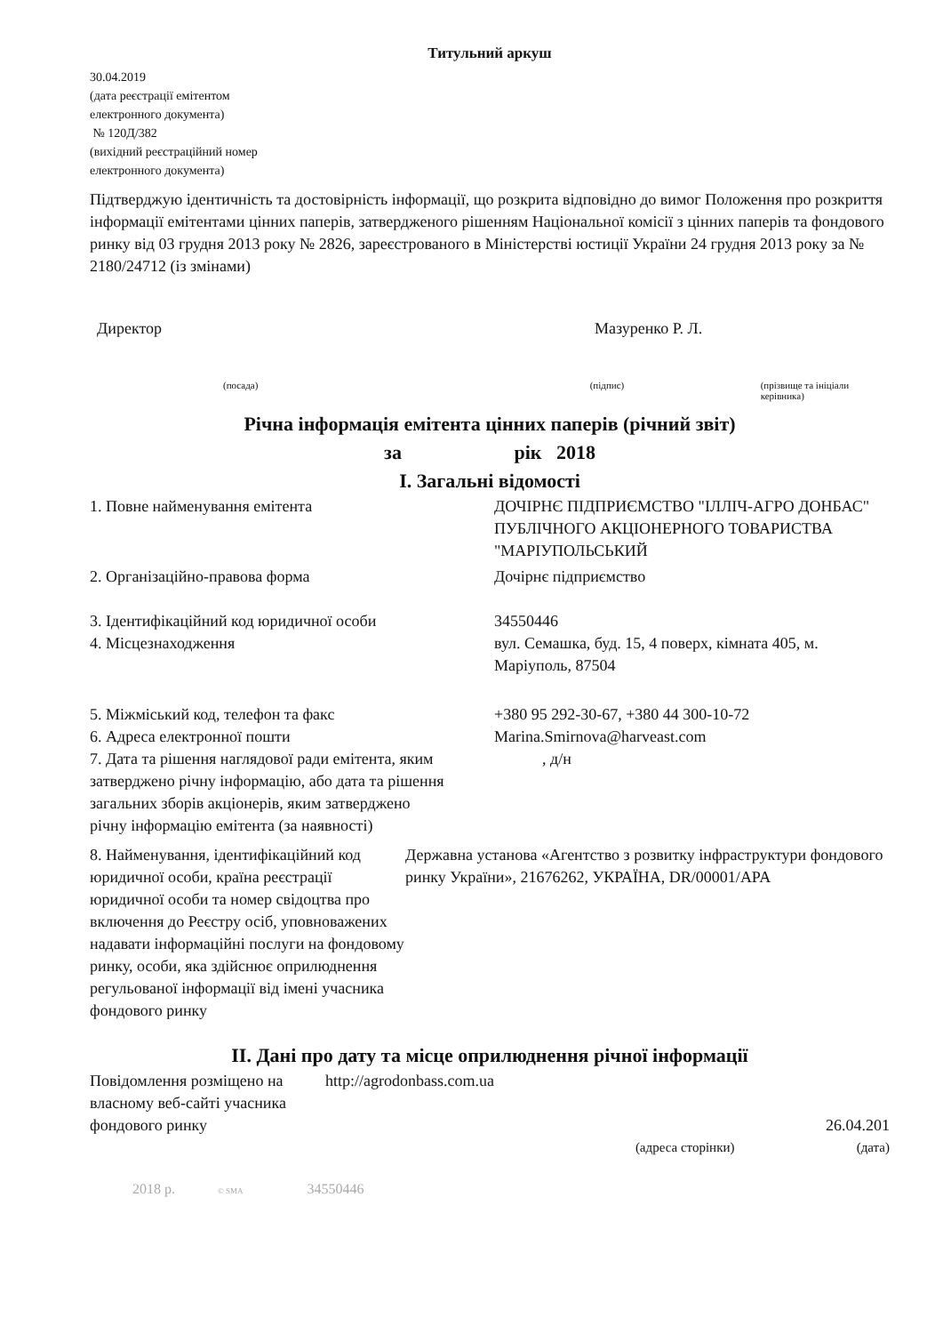Титульний аркуш
30.04.2019
(дата реєстрації емітентом
електронного документа)
№ 120Д/382
(вихідний реєстраційний номер
електронного документа)
Підтверджую ідентичність та достовірність інформації, що розкрита відповідно до вимог Положення про розкриття інформації емітентами цінних паперів, затвердженого рішенням Національної комісії з цінних паперів та фондового ринку від 03 грудня 2013 року № 2826, зареєстрованого в Міністерстві юстиції України 24 грудня 2013 року за № 2180/24712 (із змінами)
Директор Мазуренко Р. Л.
(посада) (підпис) (прізвище та ініціали керівника)
Річна інформація емітента цінних паперів (річний звіт)
за рік 2018
I. Загальні відомості
| 1. Повне найменування емітента | ДОЧІРНЄ ПІДПРИЄМСТВО "ІЛЛІЧ-АГРО ДОНБАС" ПУБЛІЧНОГО АКЦІОНЕРНОГО ТОВАРИСТВА "МАРІУПОЛЬСЬКИЙ |
| 2. Організаційно-правова форма | Дочірнє підприємство |
| 3. Ідентифікаційний код юридичної особи | 34550446 |
| 4. Місцезнаходження | вул. Семашка, буд. 15, 4 поверх, кімната 405, м. Маріуполь, 87504 |
| 5. Міжміський код, телефон та факс | +380 95 292-30-67, +380 44 300-10-72 |
| 6. Адреса електронної пошти | Marina.Smirnova@harveast.com |
| 7. Дата та рішення наглядової ради емітента, яким затверджено річну інформацію, або дата та рішення загальних зборів акціонерів, яким затверджено річну інформацію емітента (за наявності) | , д/н |
| 8. Найменування, ідентифікаційний код юридичної особи, країна реєстрації юридичної особи та номер свідоцтва про включення до Реєстру осіб, уповноважених надавати інформаційні послуги на фондовому ринку, особи, яка здійснює оприлюднення регульованої інформації від імені учасника фондового ринку | Державна установа «Агентство з розвитку інфраструктури фондового ринку України», 21676262, УКРАЇНА, DR/00001/APA |
II. Дані про дату та місце оприлюднення річної інформації
| Повідомлення розміщено на власному веб-сайті учасника фондового ринку | http://agrodonbass.com.ua | 26.04.201 |
| | (адреса сторінки) | (дата) |
2018 р. © SMA 34550446